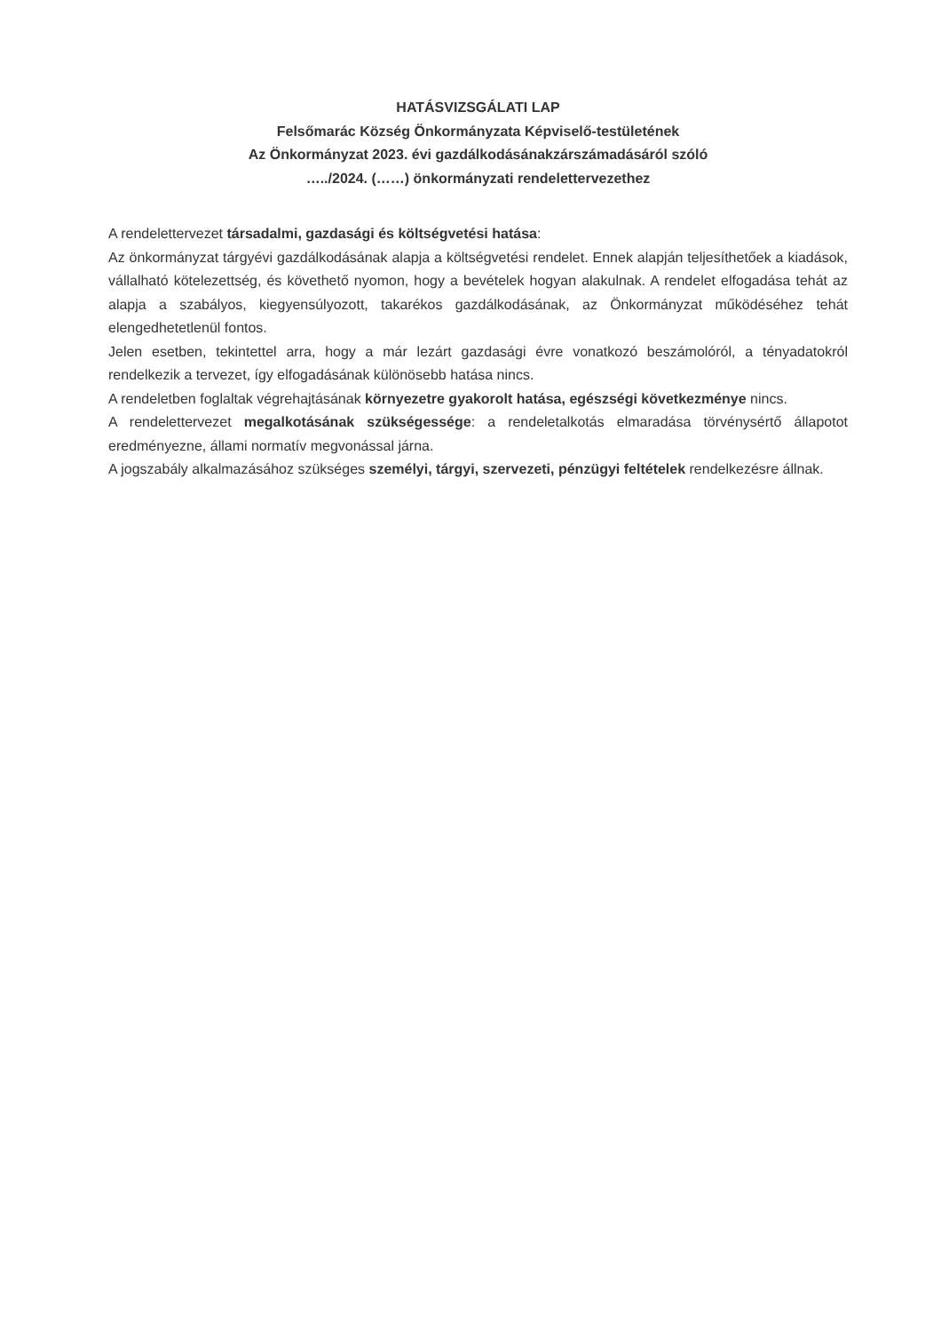HATÁSVIZSGÁLATI LAP
Felsőmarác Község Önkormányzata Képviselő-testületének
Az Önkormányzat 2023. évi gazdálkodásánakzárszámadásáról szóló
…../2024. (……) önkormányzati rendelettervezethez
A rendelettervezet társadalmi, gazdasági és költségvetési hatása:
Az önkormányzat tárgyévi gazdálkodásának alapja a költségvetési rendelet. Ennek alapján teljesíthetőek a kiadások, vállalható kötelezettség, és követhető nyomon, hogy a bevételek hogyan alakulnak. A rendelet elfogadása tehát az alapja a szabályos, kiegyensúlyozott, takarékos gazdálkodásának, az Önkormányzat működéséhez tehát elengedhetetlenül fontos.
Jelen esetben, tekintettel arra, hogy a már lezárt gazdasági évre vonatkozó beszámolóról, a tényadatokról rendelkezik a tervezet, így elfogadásának különösebb hatása nincs.
A rendeletben foglaltak végrehajtásának környezetre gyakorolt hatása, egészségi következménye nincs.
A rendelettervezet megalkotásának szükségessége: a rendeletalkotás elmaradása törvénysértő állapotot eredményezne, állami normatív megvonással járna.
A jogszabály alkalmazásához szükséges személyi, tárgyi, szervezeti, pénzügyi feltételek rendelkezésre állnak.